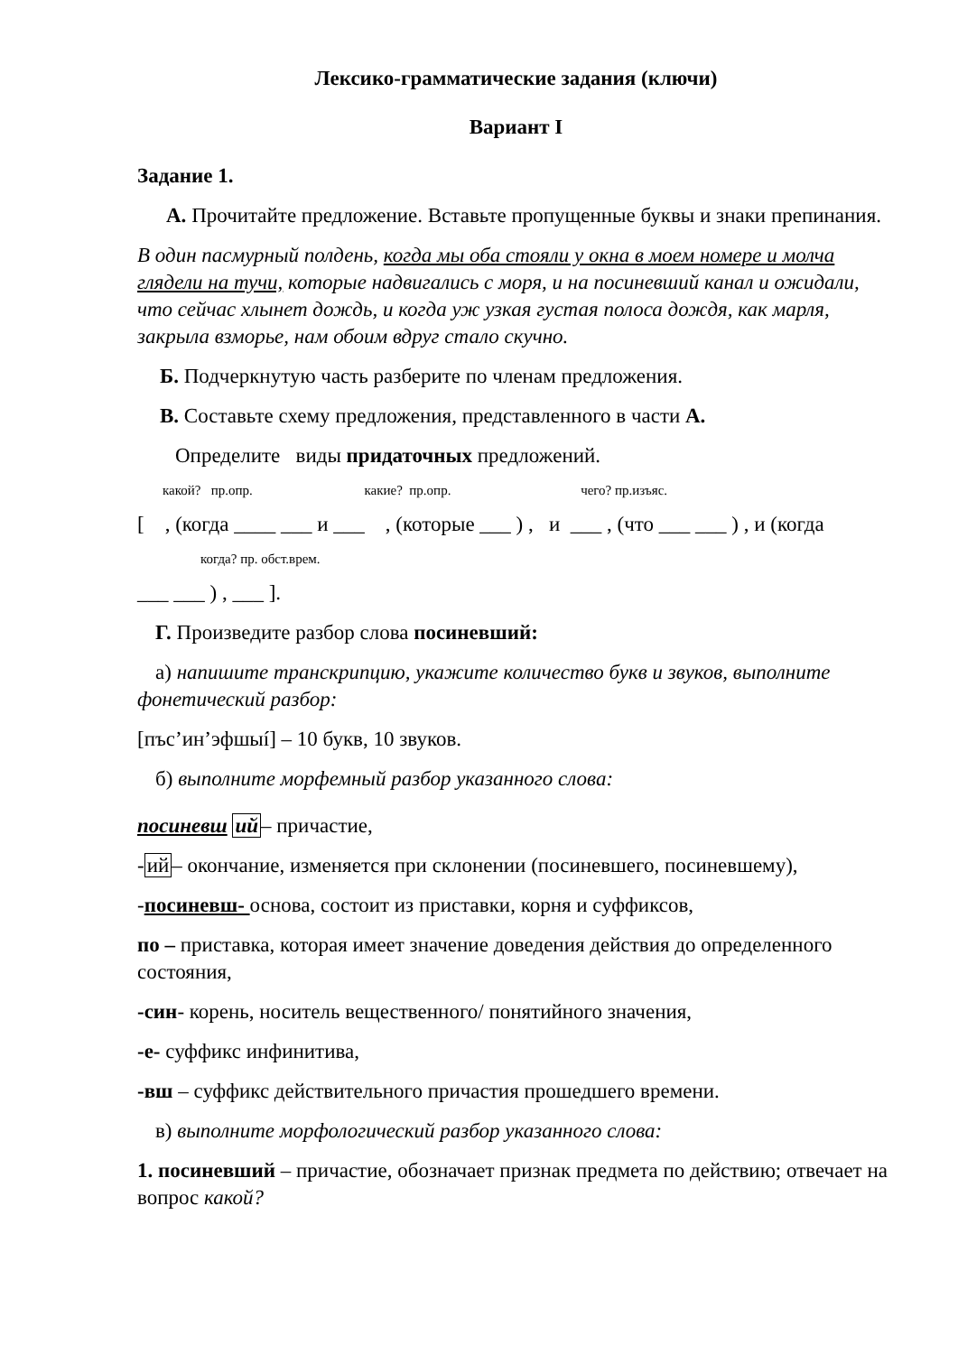Лексико-грамматические задания (ключи)
Вариант I
Задание 1.
А. Прочитайте предложение. Вставьте пропущенные буквы и знаки препинания.
В один пасмурный полдень, когда мы оба стояли у окна в моем номере и молча глядели на тучи, которые надвигались с моря, и на посиневший канал и ожидали, что сейчас хлынет дождь, и когда уж узкая густая полоса дождя, как марля, закрыла взморье, нам обоим вдруг стало скучно.
Б. Подчеркнутую часть разберите по членам предложения.
В. Составьте схему предложения, представленного в части А.
Определите виды придаточных предложений.
какой? пр.опр. какие? пр.опр. чего? пр.изъяс.
[ , (когда ____ ___ и ___ , (которые ___ ) , и ___ , (что ___ ___ ) , и (когда
когда? пр. обст.врем.
___ ___ ) , ___ ].
Г. Произведите разбор слова посиневший:
а) напишите транскрипцию, укажите количество букв и звуков, выполните фонетический разбор:
[пъс’ин’эфшыí] – 10 букв, 10 звуков.
б) выполните морфемный разбор указанного слова:
посиневш ий– причастие,
-ий– окончание, изменяется при склонении (посиневшего, посиневшему),
-посиневш- основа, состоит из приставки, корня и суффиксов,
по – приставка, которая имеет значение доведения действия до определенного состояния,
-син- корень, носитель вещественного/ понятийного значения,
-е- суффикс инфинитива,
-вш – суффикс действительного причастия прошедшего времени.
в) выполните морфологический разбор указанного слова:
1. посиневший – причастие, обозначает признак предмета по действию; отвечает на вопрос какой?